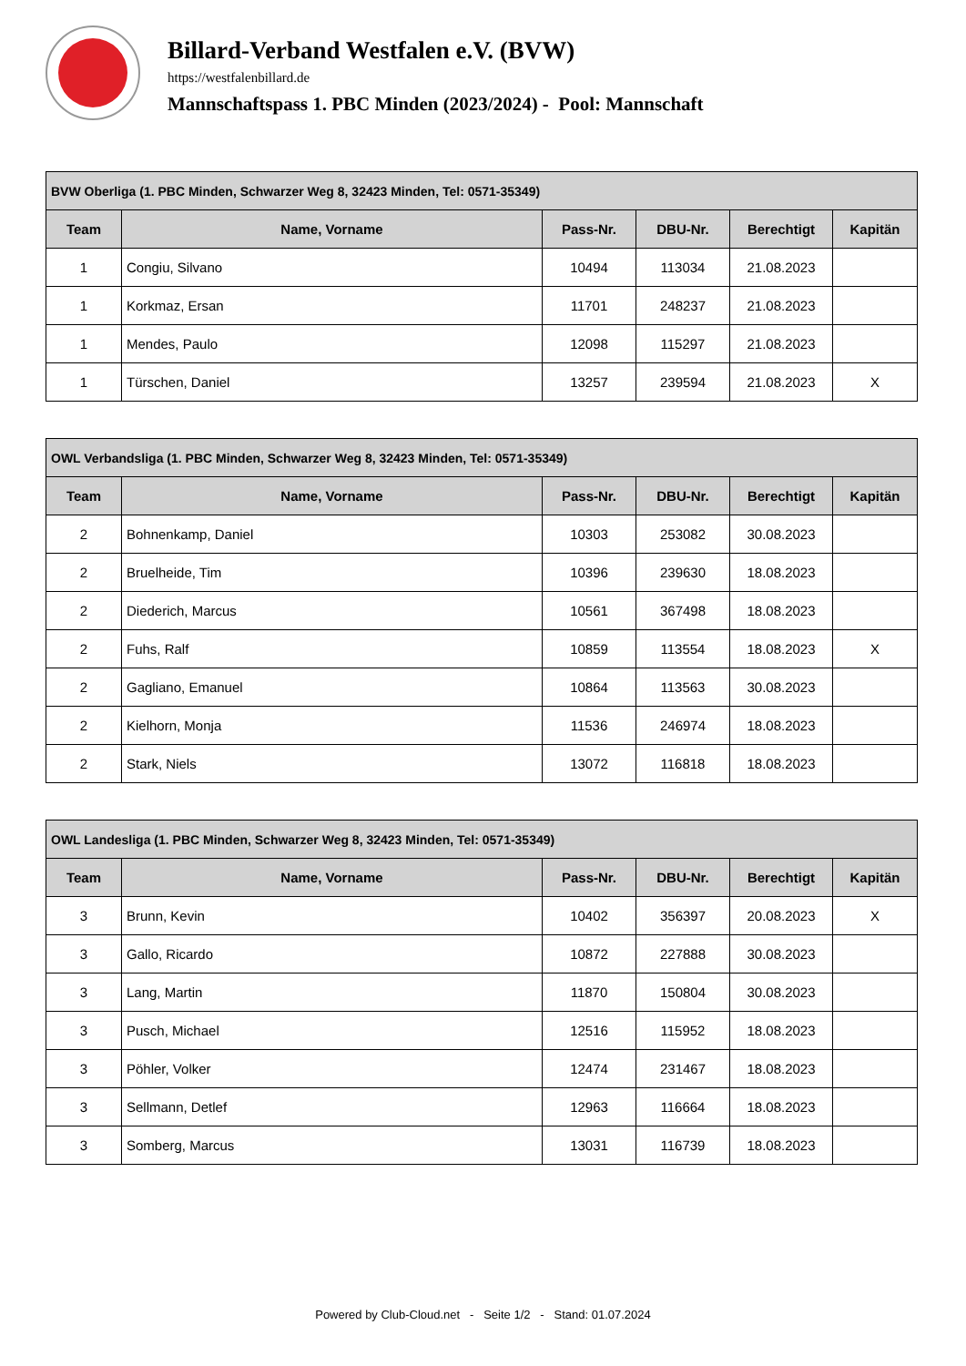Billard-Verband Westfalen e.V. (BVW)
https://westfalenbillard.de
Mannschaftspass 1. PBC Minden (2023/2024) - Pool: Mannschaft
| BVW Oberliga (1. PBC Minden, Schwarzer Weg 8, 32423 Minden, Tel: 0571-35349) | | | | | |
| --- | --- | --- | --- | --- | --- |
| Team | Name, Vorname | Pass-Nr. | DBU-Nr. | Berechtigt | Kapitän |
| 1 | Congiu, Silvano | 10494 | 113034 | 21.08.2023 | |
| 1 | Korkmaz, Ersan | 11701 | 248237 | 21.08.2023 | |
| 1 | Mendes, Paulo | 12098 | 115297 | 21.08.2023 | |
| 1 | Türschen, Daniel | 13257 | 239594 | 21.08.2023 | X |
| OWL Verbandsliga (1. PBC Minden, Schwarzer Weg 8, 32423 Minden, Tel: 0571-35349) | | | | | |
| --- | --- | --- | --- | --- | --- |
| Team | Name, Vorname | Pass-Nr. | DBU-Nr. | Berechtigt | Kapitän |
| 2 | Bohnenkamp, Daniel | 10303 | 253082 | 30.08.2023 | |
| 2 | Bruelheide, Tim | 10396 | 239630 | 18.08.2023 | |
| 2 | Diederich, Marcus | 10561 | 367498 | 18.08.2023 | |
| 2 | Fuhs, Ralf | 10859 | 113554 | 18.08.2023 | X |
| 2 | Gagliano, Emanuel | 10864 | 113563 | 30.08.2023 | |
| 2 | Kielhorn, Monja | 11536 | 246974 | 18.08.2023 | |
| 2 | Stark, Niels | 13072 | 116818 | 18.08.2023 | |
| OWL Landesliga (1. PBC Minden, Schwarzer Weg 8, 32423 Minden, Tel: 0571-35349) | | | | | |
| --- | --- | --- | --- | --- | --- |
| Team | Name, Vorname | Pass-Nr. | DBU-Nr. | Berechtigt | Kapitän |
| 3 | Brunn, Kevin | 10402 | 356397 | 20.08.2023 | X |
| 3 | Gallo, Ricardo | 10872 | 227888 | 30.08.2023 | |
| 3 | Lang, Martin | 11870 | 150804 | 30.08.2023 | |
| 3 | Pusch, Michael | 12516 | 115952 | 18.08.2023 | |
| 3 | Pöhler, Volker | 12474 | 231467 | 18.08.2023 | |
| 3 | Sellmann, Detlef | 12963 | 116664 | 18.08.2023 | |
| 3 | Somberg, Marcus | 13031 | 116739 | 18.08.2023 | |
Powered by Club-Cloud.net - Seite 1/2 - Stand: 01.07.2024